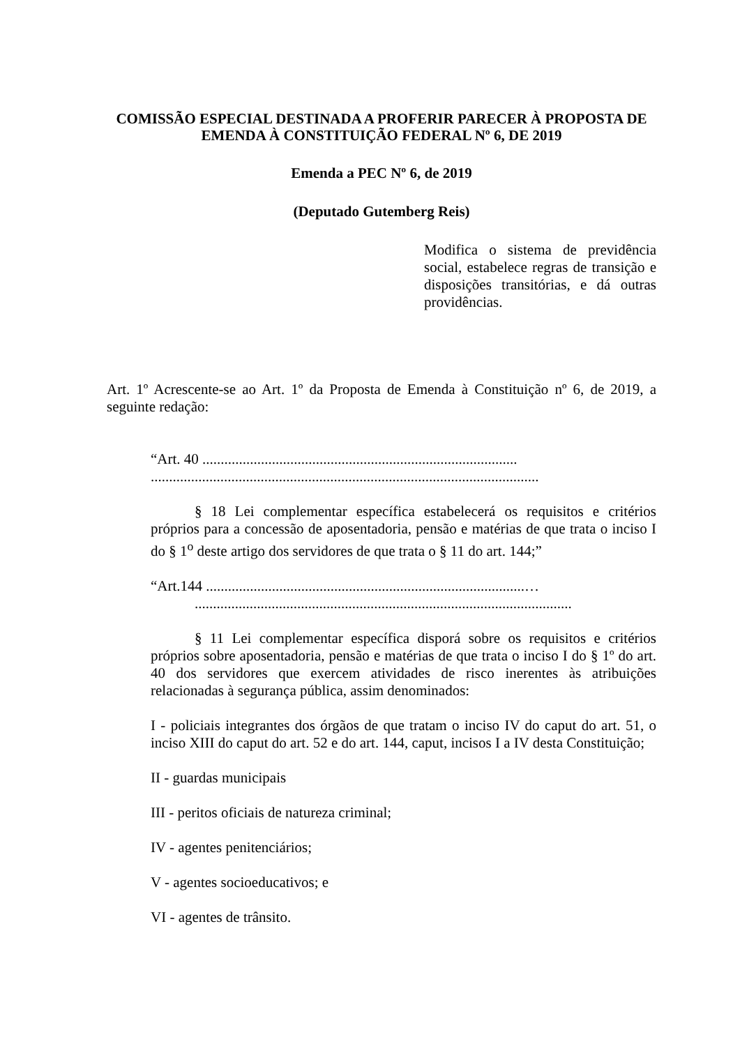COMISSÃO ESPECIAL DESTINADA A PROFERIR PARECER À PROPOSTA DE EMENDA À CONSTITUIÇÃO FEDERAL Nº 6, DE 2019
Emenda a PEC Nº 6, de 2019
(Deputado Gutemberg Reis)
Modifica o sistema de previdência social, estabelece regras de transição e disposições transitórias, e dá outras providências.
Art. 1º Acrescente-se ao Art. 1º da Proposta de Emenda à Constituição nº 6, de 2019, a seguinte redação:
“Art. 40 ......................................................................................
..........................................................................................................
§ 18 Lei complementar específica estabelecerá os requisitos e critérios próprios para a concessão de aposentadoria, pensão e matérias de que trata o inciso I do § 1<sup>o</sup> deste artigo dos servidores de que trata o § 11 do art. 144;”
“Art.144 .......................................................................................…
.......................................................................................................
§ 11 Lei complementar específica disporá sobre os requisitos e critérios próprios sobre aposentadoria, pensão e matérias de que trata o inciso I do § 1º do art. 40 dos servidores que exercem atividades de risco inerentes às atribuições relacionadas à segurança pública, assim denominados:
I - policiais integrantes dos órgãos de que tratam o inciso IV do caput do art. 51, o inciso XIII do caput do art. 52 e do art. 144, caput, incisos I a IV desta Constituição;
II - guardas municipais
III - peritos oficiais de natureza criminal;
IV - agentes penitenciários;
V - agentes socioeducativos; e
VI - agentes de trânsito.